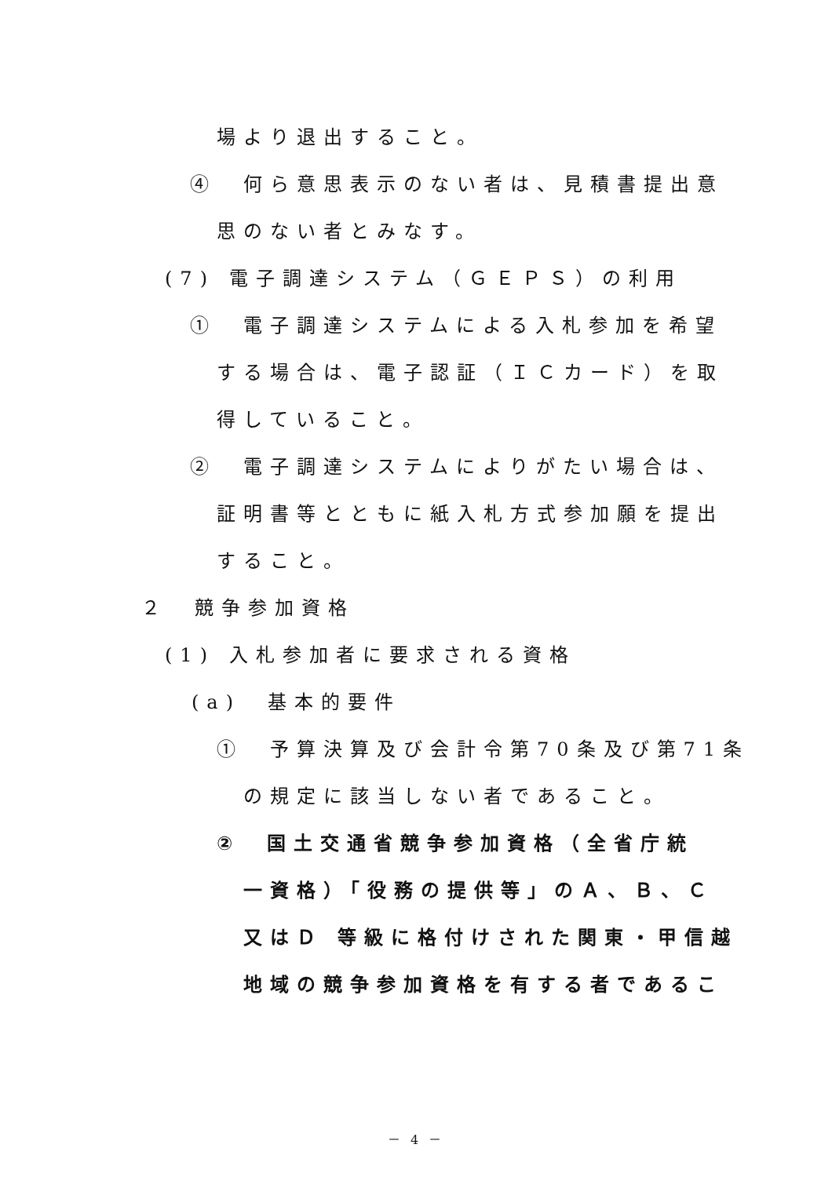場より退出すること。
④　何ら意思表示のない者は、見積書提出意
思のない者とみなす。
(7) 電子調達システム（ＧＥＰＳ）の利用
①　電子調達システムによる入札参加を希望
する場合は、電子認証（ＩＣカード）を取
得していること。
②　電子調達システムによりがたい場合は、
証明書等とともに紙入札方式参加願を提出
すること。
２　競争参加資格
(1) 入札参加者に要求される資格
(a)　基本的要件
①　予算決算及び会計令第70条及び第71条
の規定に該当しない者であること。
②　国土交通省競争参加資格（全省庁統
一資格）「役務の提供等」のＡ、Ｂ、Ｃ
又はＤ 等級に格付けされた関東・甲信越
地域の競争参加資格を有する者であるこ
－ 4 －